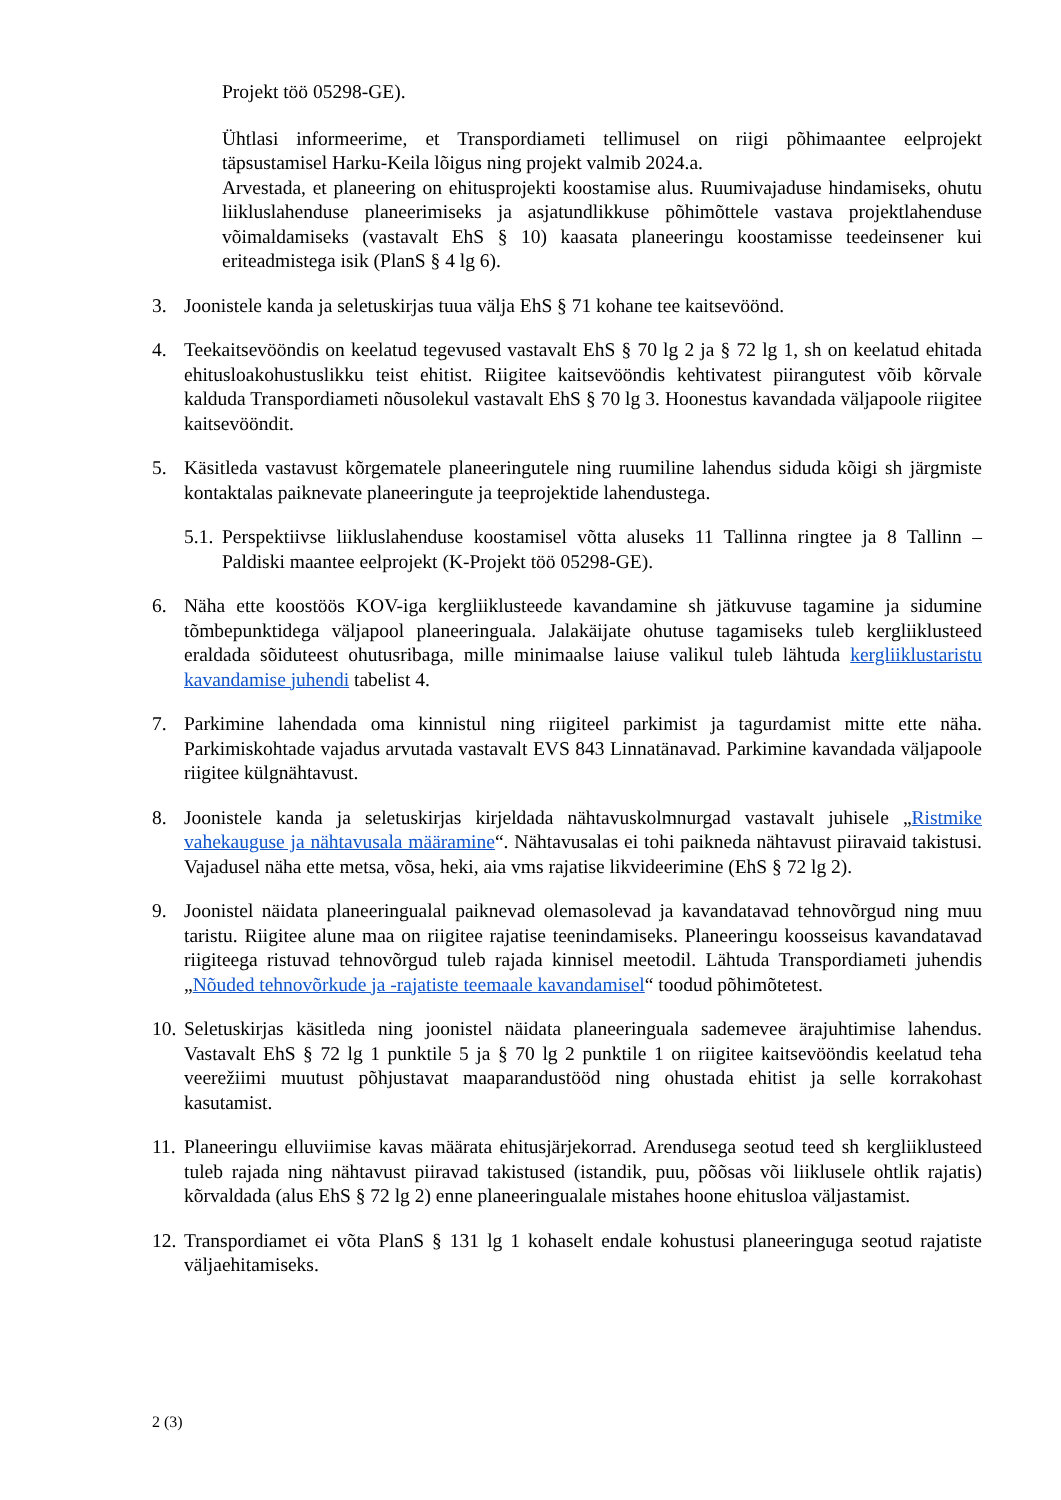Projekt töö 05298-GE).
Ühtlasi informeerime, et Transpordiameti tellimusel on riigi põhimaantee eelprojekt täpsustamisel Harku-Keila lõigus ning projekt valmib 2024.a.
Arvestada, et planeering on ehitusprojekti koostamise alus. Ruumivajaduse hindamiseks, ohutu liikluslahenduse planeerimiseks ja asjatundlikkuse põhimõttele vastava projektlahenduse võimaldamiseks (vastavalt EhS § 10) kaasata planeeringu koostamisse teedeinsener kui eriteadmistega isik (PlanS § 4 lg 6).
3. Joonistele kanda ja seletuskirjas tuua välja EhS § 71 kohane tee kaitsevöönd.
4. Teekaitsevööndis on keelatud tegevused vastavalt EhS § 70 lg 2 ja § 72 lg 1, sh on keelatud ehitada ehitusloakohustuslikku teist ehitist. Riigitee kaitsevööndis kehtivatest piirangutest võib kõrvale kalduda Transpordiameti nõusolekul vastavalt EhS § 70 lg 3. Hoonestus kavandada väljapoole riigitee kaitsevööndit.
5. Käsitleda vastavust kõrgematele planeeringutele ning ruumiline lahendus siduda kõigi sh järgmiste kontaktalas paiknevate planeeringute ja teeprojektide lahendustega.
5.1. Perspektiivse liikluslahenduse koostamisel võtta aluseks 11 Tallinna ringtee ja 8 Tallinn – Paldiski maantee eelprojekt (K-Projekt töö 05298-GE).
6. Näha ette koostöös KOV-iga kergliiklusteede kavandamine sh jätkuvuse tagamine ja sidumine tõmbepunktidega väljapool planeeringuala. Jalakäijate ohutuse tagamiseks tuleb kergliiklusteed eraldada sõiduteest ohutusribaga, mille minimaalse laiuse valikul tuleb lähtuda kergliiklustaristu kavandamise juhendi tabelist 4.
7. Parkimine lahendada oma kinnistul ning riigiteel parkimist ja tagurdamist mitte ette näha. Parkimiskohtade vajadus arvutada vastavalt EVS 843 Linnatänavad. Parkimine kavandada väljapoole riigitee külgnähtavust.
8. Joonistele kanda ja seletuskirjas kirjeldada nähtavuskolmnurgad vastavalt juhisele „Ristmike vahekauguse ja nähtavusala määramine“. Nähtavusalas ei tohi paikneda nähtavust piiravaid takistusi. Vajadusel näha ette metsa, võsa, heki, aia vms rajatise likvideerimine (EhS § 72 lg 2).
9. Joonistel näidata planeeringualal paiknevad olemasolevad ja kavandatavad tehnovõrgud ning muu taristu. Riigitee alune maa on riigitee rajatise teenindamiseks. Planeeringu koosseisus kavandatavad riigiteega ristuvad tehnovõrgud tuleb rajada kinnisel meetodil. Lähtuda Transpordiameti juhendis „Nõuded tehnovõrkude ja -rajatiste teemaale kavandamisel“ toodud põhimõtetest.
10. Seletuskirjas käsitleda ning joonistel näidata planeeringuala sademevee ärajuhtimise lahendus. Vastavalt EhS § 72 lg 1 punktile 5 ja § 70 lg 2 punktile 1 on riigitee kaitsevööndis keelatud teha veerežiimi muutust põhjustavat maaparandustööd ning ohustada ehitist ja selle korrakohast kasutamist.
11. Planeeringu elluviimise kavas määrata ehitusjärjekorrad. Arendusega seotud teed sh kergliiklusteed tuleb rajada ning nähtavust piiravad takistused (istandik, puu, põõsas või liiklusele ohtlik rajatis) kõrvaldada (alus EhS § 72 lg 2) enne planeeringualale mistahes hoone ehitusloa väljastamist.
12. Transpordiamet ei võta PlanS § 131 lg 1 kohaselt endale kohustusi planeeringuga seotud rajatiste väljaehitamiseks.
2 (3)